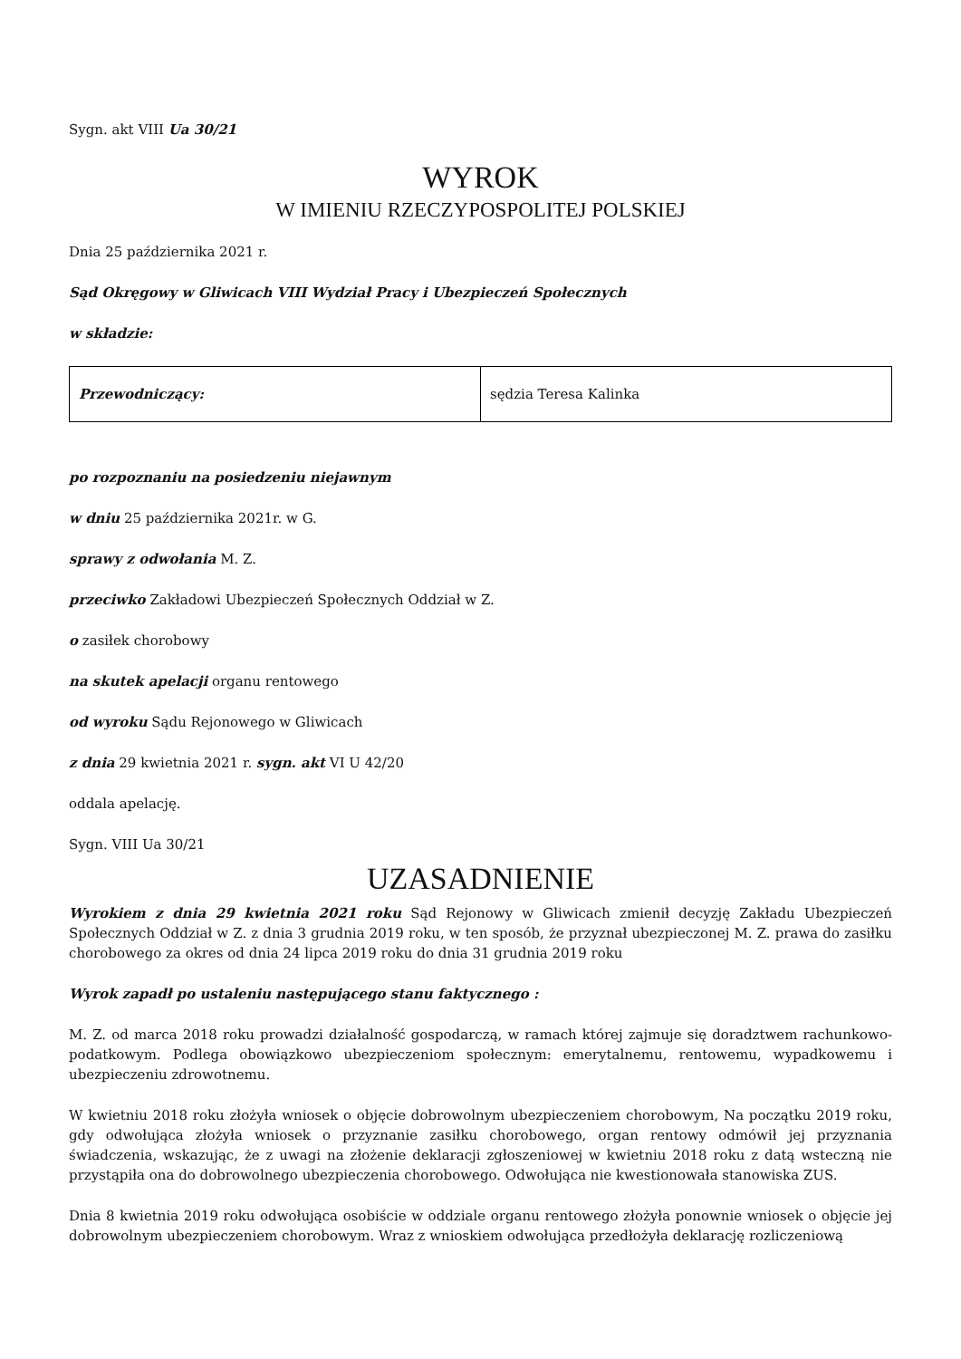Sygn. akt VIII Ua 30/21
WYROK
W IMIENIU RZECZYPOSPOLITEJ POLSKIEJ
Dnia 25 października 2021 r.
Sąd Okręgowy w Gliwicach VIII Wydział Pracy i Ubezpieczeń Społecznych
w składzie:
| Przewodniczący: | sędzia Teresa Kalinka |
po rozpoznaniu na posiedzeniu niejawnym
w dniu 25 października 2021r. w G.
sprawy z odwołania M. Z.
przeciwko Zakładowi Ubezpieczeń Społecznych Oddział w Z.
o zasiłek chorobowy
na skutek apelacji organu rentowego
od wyroku Sądu Rejonowego w Gliwicach
z dnia 29 kwietnia 2021 r. sygn. akt VI U 42/20
oddala apelację.
Sygn. VIII Ua 30/21
UZASADNIENIE
Wyrokiem z dnia 29 kwietnia 2021 roku Sąd Rejonowy w Gliwicach zmienił decyzję Zakładu Ubezpieczeń Społecznych Oddział w Z. z dnia 3 grudnia 2019 roku, w ten sposób, że przyznał ubezpieczonej M. Z. prawa do zasiłku chorobowego za okres od dnia 24 lipca 2019 roku do dnia 31 grudnia 2019 roku
Wyrok zapadł po ustaleniu następującego stanu faktycznego :
M. Z. od marca 2018 roku prowadzi działalność gospodarczą, w ramach której zajmuje się doradztwem rachunkowo-podatkowym. Podlega obowiązkowo ubezpieczeniom społecznym: emerytalnemu, rentowemu, wypadkowemu i ubezpieczeniu zdrowotnemu.
W kwietniu 2018 roku złożyła wniosek o objęcie dobrowolnym ubezpieczeniem chorobowym, Na początku 2019 roku, gdy odwołująca złożyła wniosek o przyznanie zasiłku chorobowego, organ rentowy odmówił jej przyznania świadczenia, wskazując, że z uwagi na złożenie deklaracji zgłoszeniowej w kwietniu 2018 roku z datą wsteczną nie przystąpiła ona do dobrowolnego ubezpieczenia chorobowego. Odwołująca nie kwestionowała stanowiska ZUS.
Dnia 8 kwietnia 2019 roku odwołująca osobiście w oddziale organu rentowego złożyła ponownie wniosek o objęcie jej dobrowolnym ubezpieczeniem chorobowym. Wraz z wnioskiem odwołująca przedłożyła deklarację rozliczeniową